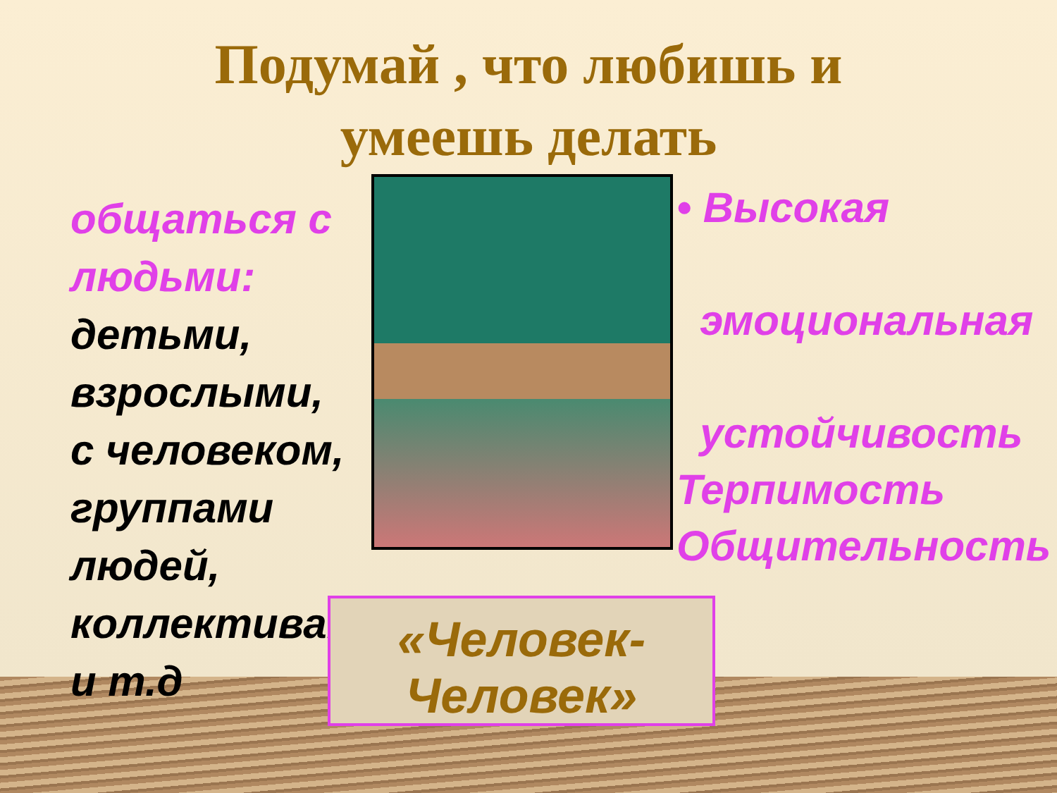Подумай , что любишь и
умеешь делать
общаться с людьми: детьми, взрослыми,
с человеком, группами людей, коллективами и т.д
• Высокая
эмоциональная
устойчивость
Терпимость
Общительность
«Человек-
Человек»